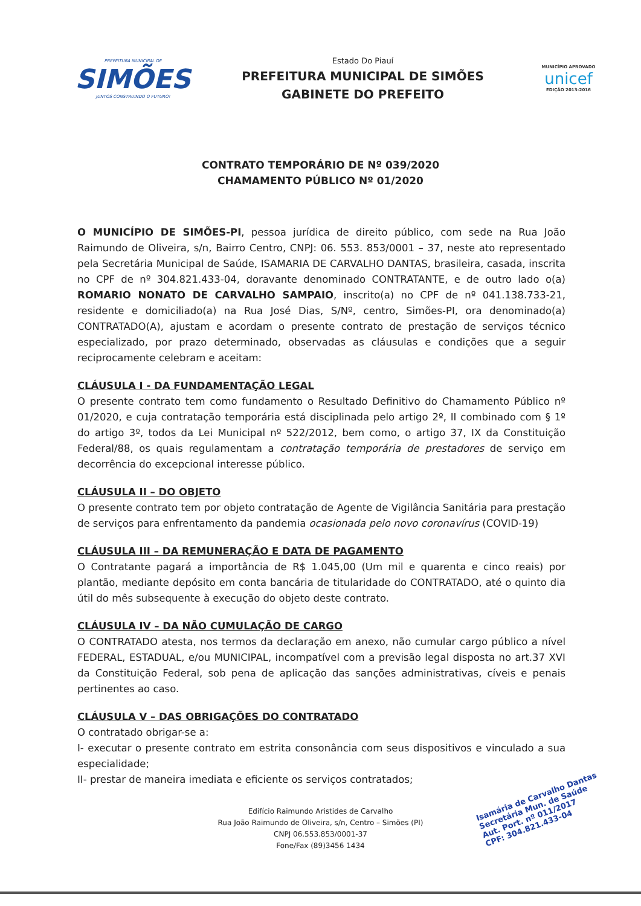PREFEITURA MUNICIPAL DE
SIMÕES
JUNTOS CONSTRUINDO O FUTURO!
Estado Do Piauí
PREFEITURA MUNICIPAL DE SIMÕES
GABINETE DO PREFEITO
MUNICÍPIO APROVADO
unicef
EDIÇÃO 2013-2016
CONTRATO TEMPORÁRIO DE Nº 039/2020
CHAMAMENTO PÚBLICO Nº 01/2020
O MUNICÍPIO DE SIMÕES-PI, pessoa jurídica de direito público, com sede na Rua João Raimundo de Oliveira, s/n, Bairro Centro, CNPJ: 06. 553. 853/0001 – 37, neste ato representado pela Secretária Municipal de Saúde, ISAMARIA DE CARVALHO DANTAS, brasileira, casada, inscrita no CPF de nº 304.821.433-04, doravante denominado CONTRATANTE, e de outro lado o(a) ROMARIO NONATO DE CARVALHO SAMPAIO, inscrito(a) no CPF de nº 041.138.733-21, residente e domiciliado(a) na Rua José Dias, S/Nº, centro, Simões-PI, ora denominado(a) CONTRATADO(A), ajustam e acordam o presente contrato de prestação de serviços técnico especializado, por prazo determinado, observadas as cláusulas e condições que a seguir reciprocamente celebram e aceitam:
CLÁUSULA I - DA FUNDAMENTAÇÃO LEGAL
O presente contrato tem como fundamento o Resultado Definitivo do Chamamento Público nº 01/2020, e cuja contratação temporária está disciplinada pelo artigo 2º, II combinado com § 1º do artigo 3º, todos da Lei Municipal nº 522/2012, bem como, o artigo 37, IX da Constituição Federal/88, os quais regulamentam a contratação temporária de prestadores de serviço em decorrência do excepcional interesse público.
CLÁUSULA II – DO OBJETO
O presente contrato tem por objeto contratação de Agente de Vigilância Sanitária para prestação de serviços para enfrentamento da pandemia ocasionada pelo novo coronavírus (COVID-19)
CLÁUSULA III – DA REMUNERAÇÃO E DATA DE PAGAMENTO
O Contratante pagará a importância de R$ 1.045,00 (Um mil e quarenta e cinco reais) por plantão, mediante depósito em conta bancária de titularidade do CONTRATADO, até o quinto dia útil do mês subsequente à execução do objeto deste contrato.
CLÁUSULA IV – DA NÃO CUMULAÇÃO DE CARGO
O CONTRATADO atesta, nos termos da declaração em anexo, não cumular cargo público a nível FEDERAL, ESTADUAL, e/ou MUNICIPAL, incompatível com a previsão legal disposta no art.37 XVI da Constituição Federal, sob pena de aplicação das sanções administrativas, cíveis e penais pertinentes ao caso.
CLÁUSULA V – DAS OBRIGAÇÕES DO CONTRATADO
O contratado obrigar-se a:
I- executar o presente contrato em estrita consonância com seus dispositivos e vinculado a sua especialidade;
II- prestar de maneira imediata e eficiente os serviços contratados;
Edifício Raimundo Aristides de Carvalho
Rua João Raimundo de Oliveira, s/n, Centro – Simões (PI)
CNPJ 06.553.853/0001-37
Fone/Fax (89)3456 1434
Isamária de Carvalho Dantas
Secretária Mun. de Saúde
Aut. Port. nº 011/2017
CPF: 304.821.433-04